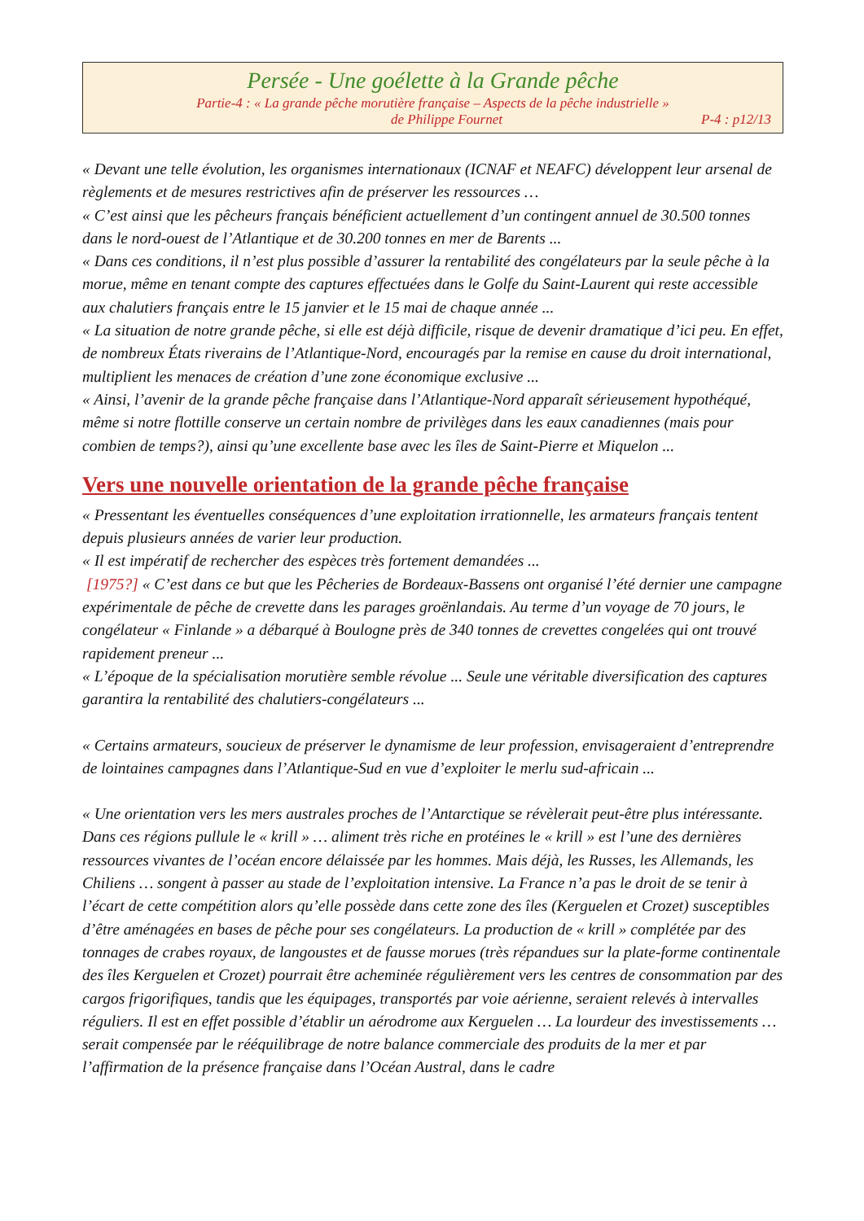Persée - Une goélette à la Grande pêche
Partie-4 : « La grande pêche morutière française – Aspects de la pêche industrielle »
de Philippe Fournet P-4 : p12/13
« Devant une telle évolution, les organismes internationaux (ICNAF et NEAFC) développent leur arsenal de règlements et de mesures restrictives afin de préserver les ressources …
« C’est ainsi que les pêcheurs français bénéficient actuellement d’un contingent annuel de 30.500 tonnes dans le nord-ouest de l’Atlantique et de 30.200 tonnes en mer de Barents ...
« Dans ces conditions, il n’est plus possible d’assurer la rentabilité des congélateurs par la seule pêche à la morue, même en tenant compte des captures effectuées dans le Golfe du Saint-Laurent qui reste accessible aux chalutiers français entre le 15 janvier et le 15 mai de chaque année ...
« La situation de notre grande pêche, si elle est déjà difficile, risque de devenir dramatique d’ici peu. En effet, de nombreux États riverains de l’Atlantique-Nord, encouragés par la remise en cause du droit international, multiplient les menaces de création d’une zone économique exclusive ...
« Ainsi, l’avenir de la grande pêche française dans l’Atlantique-Nord apparaît sérieusement hypothéqué, même si notre flottille conserve un certain nombre de privilèges dans les eaux canadiennes (mais pour combien de temps?), ainsi qu’une excellente base avec les îles de Saint-Pierre et Miquelon ...
Vers une nouvelle orientation de la grande pêche française
« Pressentant les éventuelles conséquences d’une exploitation irrationnelle, les armateurs français tentent depuis plusieurs années de varier leur production.
« Il est impératif de rechercher des espèces très fortement demandées ...
[1975?] « C’est dans ce but que les Pêcheries de Bordeaux-Bassens ont organisé l’été dernier une campagne expérimentale de pêche de crevette dans les parages groënlandais. Au terme d’un voyage de 70 jours, le congélateur « Finlande » a débarqué à Boulogne près de 340 tonnes de crevettes congelées qui ont trouvé rapidement preneur ...
« L’époque de la spécialisation morutière semble révolue ... Seule une véritable diversification des captures garantira la rentabilité des chalutiers-congélateurs ...
« Certains armateurs, soucieux de préserver le dynamisme de leur profession, envisageraient d’entreprendre de lointaines campagnes dans l’Atlantique-Sud en vue d’exploiter le merlu sud-africain ...
« Une orientation vers les mers australes proches de l’Antarctique se révèlerait peut-être plus intéressante. Dans ces régions pullule le « krill » … aliment très riche en protéines le « krill » est l’une des dernières ressources vivantes de l’océan encore délaissée par les hommes. Mais déjà, les Russes, les Allemands, les Chiliens … songent à passer au stade de l’exploitation intensive. La France n’a pas le droit de se tenir à l’écart de cette compétition alors qu’elle possède dans cette zone des îles (Kerguelen et Crozet) susceptibles d’être aménagées en bases de pêche pour ses congélateurs. La production de « krill » complétée par des tonnages de crabes royaux, de langoustes et de fausse morues (très répandues sur la plate-forme continentale des îles Kerguelen et Crozet) pourrait être acheminée régulièrement vers les centres de consommation par des cargos frigorifiques, tandis que les équipages, transportés par voie aérienne, seraient relevés à intervalles réguliers. Il est en effet possible d’établir un aérodrome aux Kerguelen … La lourdeur des investissements … serait compensée par le rééquilibrage de notre balance commerciale des produits de la mer et par l’affirmation de la présence française dans l’Océan Austral, dans le cadre